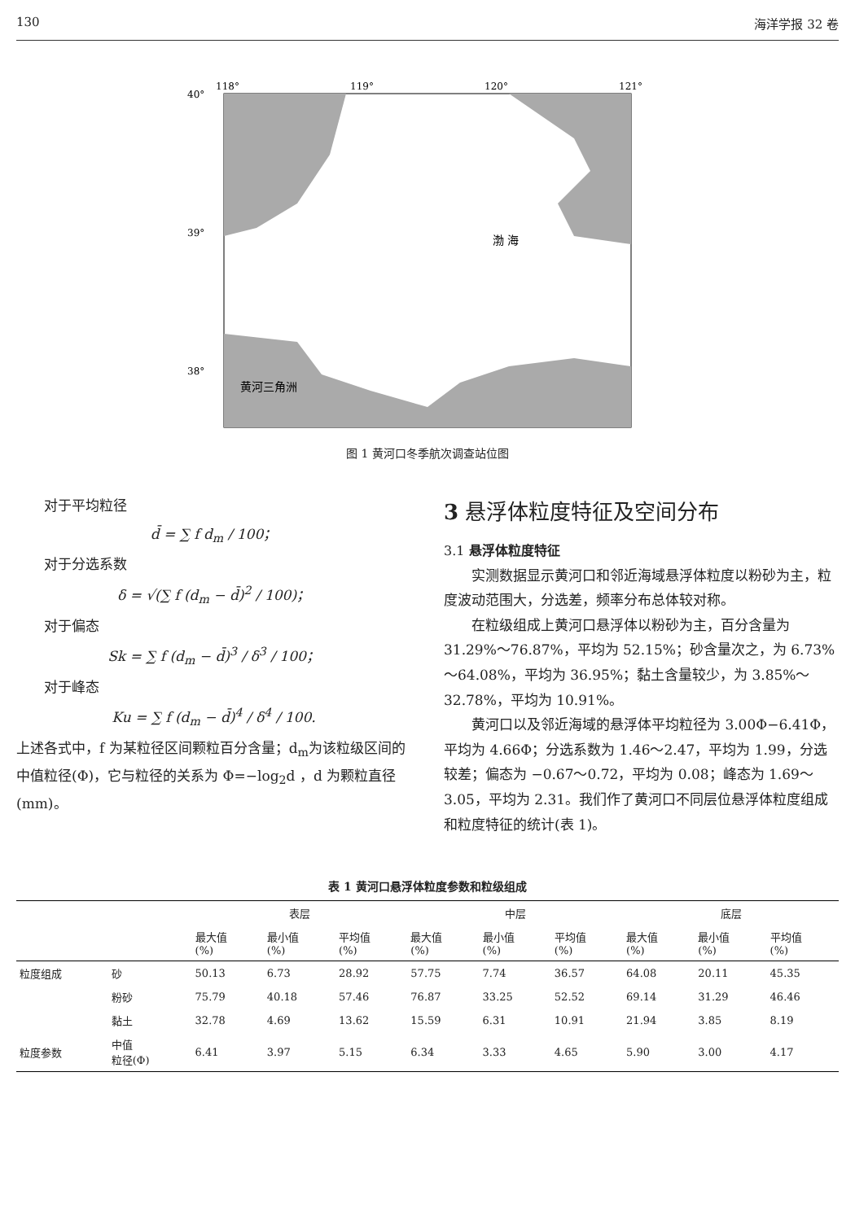130 海洋学报 32 卷
118°
119°
120°
121°
40°
39°
38°
渤 海
黄河三角洲
图 1 黄河口冬季航次调查站位图
对于平均粒径
d̄ = ∑ f d<sub>m</sub> / 100；
对于分选系数
δ = √(∑ f (d<sub>m</sub> − d̄)<sup>2</sup> / 100)；
对于偏态
Sk = ∑ f (d<sub>m</sub> − d̄)<sup>3</sup> / δ<sup>3</sup> / 100；
对于峰态
Ku = ∑ f (d<sub>m</sub> − d̄)<sup>4</sup> / δ<sup>4</sup> / 100.
上述各式中，f 为某粒径区间颗粒百分含量；d<sub>m</sub>为该粒级区间的中值粒径(Φ)，它与粒径的关系为 Φ=−log<sub>2</sub>d ，d 为颗粒直径(mm)。
3 悬浮体粒度特征及空间分布
3.1 悬浮体粒度特征
实测数据显示黄河口和邻近海域悬浮体粒度以粉砂为主，粒度波动范围大，分选差，频率分布总体较对称。
在粒级组成上黄河口悬浮体以粉砂为主，百分含量为 31.29%～76.87%，平均为 52.15%；砂含量次之，为 6.73%～64.08%，平均为 36.95%；黏土含量较少，为 3.85%～32.78%，平均为 10.91%。
黄河口以及邻近海域的悬浮体平均粒径为 3.00Φ−6.41Φ，平均为 4.66Φ；分选系数为 1.46～2.47，平均为 1.99，分选较差；偏态为 −0.67～0.72，平均为 0.08；峰态为 1.69～3.05，平均为 2.31。我们作了黄河口不同层位悬浮体粒度组成和粒度特征的统计(表 1)。
表 1 黄河口悬浮体粒度参数和粒级组成
| | | 表层 | | | 中层 | | | 底层 | | |
| --- | --- | --- | --- | --- | --- | --- | --- | --- | --- | --- |
| | | 最大值 (%) | 最小值 (%) | 平均值 (%) | 最大值 (%) | 最小值 (%) | 平均值 (%) | 最大值 (%) | 最小值 (%) | 平均值 (%) |
| 粒度组成 | 砂 | 50.13 | 6.73 | 28.92 | 57.75 | 7.74 | 36.57 | 64.08 | 20.11 | 45.35 |
| | 粉砂 | 75.79 | 40.18 | 57.46 | 76.87 | 33.25 | 52.52 | 69.14 | 31.29 | 46.46 |
| | 黏土 | 32.78 | 4.69 | 13.62 | 15.59 | 6.31 | 10.91 | 21.94 | 3.85 | 8.19 |
| 粒度参数 | 中值 粒径(Φ) | 6.41 | 3.97 | 5.15 | 6.34 | 3.33 | 4.65 | 5.90 | 3.00 | 4.17 |